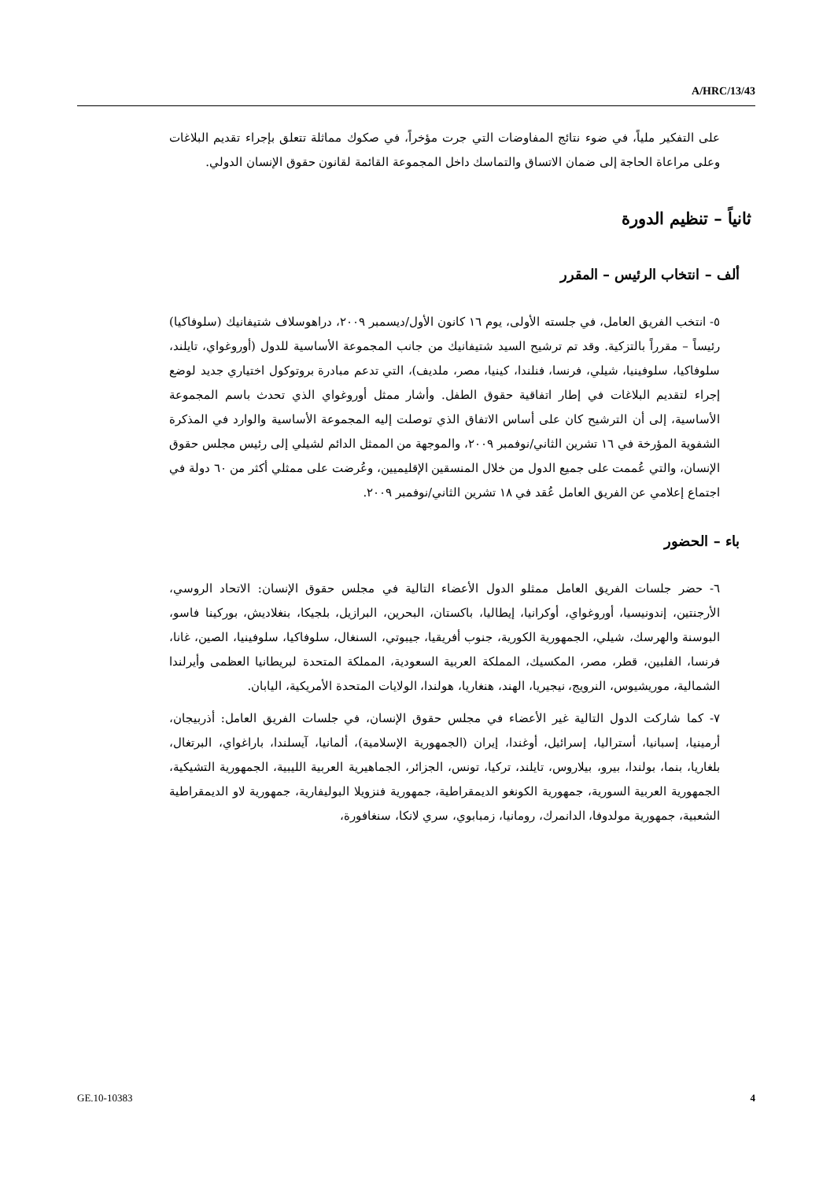A/HRC/13/43
على التفكير ملياً، في ضوء نتائج المفاوضات التي جرت مؤخراً، في صكوك مماثلة تتعلق بإجراء تقديم البلاغات وعلى مراعاة الحاجة إلى ضمان الاتساق والتماسك داخل المجموعة القائمة لقانون حقوق الإنسان الدولي.
ثانياً – تنظيم الدورة
ألف – انتخاب الرئيس – المقرر
٥- انتخب الفريق العامل، في جلسته الأولى، يوم ١٦ كانون الأول/ديسمبر ٢٠٠٩، دراهوسلاف شتيفانيك (سلوفاكيا) رئيساً – مقرراً بالتزكية. وقد تم ترشيح السيد شتيفانيك من جانب المجموعة الأساسية للدول (أوروغواي، تايلند، سلوفاكيا، سلوفينيا، شيلي، فرنسا، فنلندا، كينيا، مصر، ملديف)، التي تدعم مبادرة بروتوكول اختياري جديد لوضع إجراء لتقديم البلاغات في إطار اتفاقية حقوق الطفل. وأشار ممثل أوروغواي الذي تحدث باسم المجموعة الأساسية، إلى أن الترشيح كان على أساس الاتفاق الذي توصلت إليه المجموعة الأساسية والوارد في المذكرة الشفوية المؤرخة في ١٦ تشرين الثاني/نوفمبر ٢٠٠٩، والموجهة من الممثل الدائم لشيلي إلى رئيس مجلس حقوق الإنسان، والتي عُممت على جميع الدول من خلال المنسقين الإقليميين، وعُرضت على ممثلي أكثر من ٦٠ دولة في اجتماع إعلامي عن الفريق العامل عُقد في ١٨ تشرين الثاني/نوفمبر ٢٠٠٩.
باء – الحضور
٦- حضر جلسات الفريق العامل ممثلو الدول الأعضاء التالية في مجلس حقوق الإنسان: الاتحاد الروسي، الأرجنتين، إندونيسيا، أوروغواي، أوكرانيا، إيطاليا، باكستان، البحرين، البرازيل، بلجيكا، بنغلاديش، بوركينا فاسو، البوسنة والهرسك، شيلي، الجمهورية الكورية، جنوب أفريقيا، جيبوتي، السنغال، سلوفاكيا، سلوفينيا، الصين، غانا، فرنسا، الفلبين، قطر، مصر، المكسيك، المملكة العربية السعودية، المملكة المتحدة لبريطانيا العظمى وأيرلندا الشمالية، موريشيوس، النرويج، نيجيريا، الهند، هنغاريا، هولندا، الولايات المتحدة الأمريكية، اليابان.
٧- كما شاركت الدول التالية غير الأعضاء في مجلس حقوق الإنسان، في جلسات الفريق العامل: أذربيجان، أرمينيا، إسبانيا، أستراليا، إسرائيل، أوغندا، إيران (الجمهورية الإسلامية)، ألمانيا، آيسلندا، باراغواي، البرتغال، بلغاريا، بنما، بولندا، بيرو، بيلاروس، تايلند، تركيا، تونس، الجزائر، الجماهيرية العربية الليبية، الجمهورية التشيكية، الجمهورية العربية السورية، جمهورية الكونغو الديمقراطية، جمهورية فنزويلا البوليفارية، جمهورية لاو الديمقراطية الشعبية، جمهورية مولدوفا، الدانمرك، رومانيا، زمبابوي، سري لانكا، سنغافورة،
GE.10-10383 4